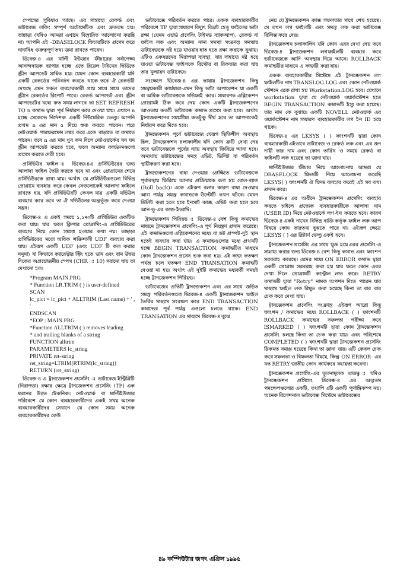স্পেসের সুবিধাও আছে। এর সাহায্যে রেকর্ড এবং ডাটাবেজ লকিং সম্পূর্ণ অটোমেটিক এবং দ্রুততম হয়। তাছাড়া (যদিও আমরা এখানে বিস্তারিত আলোচনা করছি না) আপনি এই -DBASELOCK ফিচারটিতে প্রসেস করে নানাবিধ গুরুত্বপূর্ণ তথ্য জমা রাখতে পারেন।
ডিবেজ-৪ এর মাল্টি ইউজার ফীচারের সর্বাপেক্ষা আনন্দদায়ক ব্যাপার হচ্ছে এতে রিয়েল টাইমের ভিত্তিতে স্ক্রীন আপডেট সাধিত হয়। যেমন কোন ব্যবহারকারী যদি একটি রেকর্ডের পরিবর্তন করতে থাকে তবে ঐ রেকর্ডটি দেখছে এমন সকল ব্যবহারকারী প্রায় সাথে সাথে তাদের স্ক্রীনে রেকর্ডের রিপোর্ট পাবে। রেকর্ড আপডেট এবং স্ক্রীন আপডেটের মধ্যে কত সময় লাগবে তা SET REFRESH TO n কমান্ড দ্বারা পূর্ব নির্ধারণ করে দেওয়া যায়। এখানে n হচ্ছে সেকেন্ডে নির্দেশক একটি নিউমেরিক ভেল্যু। আপনি প্রথম n এর মান ৫ দিয়ে শুরু করতে পারেন। পরে নেটওয়ার্ক পারফরমেন্স লক্ষ্য করে একে বাড়াতে বা কমাতে পারেন। তবে n এর মান খুব কম দিলে নেটওয়ার্কের ঘন ঘন স্ক্রীন আপডেট করতে হবে, ফলে অন্যান্য কার্যক্রমগুলো প্রসেস করতে দেরী হবে।
প্রসিডিউর ফাইল ঃ ডিবেজ-৪এ প্রসিডিউরের জন্য আলাদা ফাইল তৈরি করতে হবে না এবং প্রোগ্রামের শেষে প্রসিডিউরকে রাখা যায়। অর্থাৎ যে প্রসিডিউরগুলো বিভিন্ন প্রোগ্রামে ব্যবহার করে কেবল সেগুলোকেই আলাদা ফাইলে রাখতে হয়, যদি প্রসিডিউরটি কেবল মাত্র একটি মডিউল ব্যবহার করে তবে তা ঐ মডিউলের অন্তর্ভুক্ত করে দেওয়া সম্ভব।
ডিবেজ-৪ এ একই সময়ে ১,১৭০টি প্রসিডিউর একটিভ করা যায়। যার ফলে ক্লিপার প্রোগ্রামিং-এ প্রসিডিউরের ব্যবহার নিয়ে কোন সমস্যা হওয়ার কথা নয়। তাছাড়া প্রসিডিউরের মতো অধিক শক্তিশালী UDF ব্যবহার করা যায়। এইরূপ একটি UDF (এবং UDF টি কল করার নমুনা) যা কিভাবে ক্যারেক্টার স্ট্রিং হতে ডান এবং বাম উভয় দিকের অপ্রয়োজনীয় স্পেস (CHR ঃ 10) সরানো যায় তা দেখানো হল।
*Program MAIN.PRG
* Function LR.TRIM ( ) is user-defined
SCAN
lc_pict = lc_pict + ALLTRIM (Last name) + ' , '
ENDSCAN
*EOP : MAIN.PRG
*Function ALLTRIM ( ) removes leading
* and trailing blanks of a string
FUNCTION alltrim
PARAMETERS lc_string
PRIVATE ret-string
ret_string=LTRIM(RTRIM(lc_string))
RETURN (ret_string)
ডিবেজ-৪ এ ট্রানজেকশন প্রসেসিং ঃ ডাটাবেজ ইন্ট্রিগ্রিটি (নিরাপত্তা) রক্ষার ক্ষেত্রে ট্রানজেকশন প্রসেসিং (TP) এক ধরনের উন্নত টেকনিক। নেটওয়ার্ক বা মাল্টিইউজার পরিবেশে যে কোন ব্যবহারকারীদের একই সময় অনেক ব্যবহারকারীদের সেখানে যে কোন সময় অনেক ব্যবহারকারীদের কেউ
ডাটাবেজে পরিবর্তন করতে পারে। একক ব্যবহারকারীর পরিবেশে TP দ্বারা সাধারণ বিদ্যুৎ বিভ্রাট হেতু ফাইলের ডাটা রক্ষা (যেমন ওয়ার্ড প্রসেসিং টাইমড ব্যাকআপ), রেকর্ড বা ফাইল লক এবং অন্যান্য নানা সমস্যা সংক্রান্ত সমস্যায় ডাটাবেজকে নষ্ট হয়ে যাওয়ার হাত হতে রক্ষা করাকে বুঝায়। এটিও একধরনের নিরাপত্তা ব্যবস্থা, যার সাহায্যে নষ্ট হয়ে যাওয়া ডাটাবেজ ফাইলকে রিস্টোর বা রিকভার করা যায় তার মূল্যায়ন ডাটাবেজ।
সংক্ষেপে ডিবেজ-৪ এর ভাষায় ট্রানজেকশন কিছু সমন্বয়কারী কার্যধারা-এমন কিছু ডাটা অপারেশন যা একটি বা অধিক ডাটাবেজকে মডিফাই করে। সাধারণত এপ্লিকেশন প্রোগ্রামই ঠিক করে দেয় কোন একটি ট্রানজেকশনের আওতায় কতটি ডাটাবেজ কমান্ড প্রসেস করা হবে। অর্থাৎ ট্রানজেকশনের সময়সীমা কতটুকু দীর্ঘ হবে তা আপনাকেই নির্ধারণ করে দিতে হবে।
ট্রানজেকশন পূর্বে ডাটাবেজে যেরূপ স্থিতিশীল অবস্থায় ছিল, ট্রানজেকশন চলাকালীন যদি কোন ত্রুটি দেখা দেয় তবে ডাটাবেজকে পূর্বের ন্যায় অবস্থায় ফিরিয়ে আনা হবে। অন্যথায় ডাটাবেজের সমস্ত এডিট, ডিলিট বা পরিবর্তন স্থায়ীকরণ করা হবে।
ট্রানজেকশনের বাধা দেওয়ার প্রেক্ষিতে ডাটাবেজকে পূর্বাবস্থায় ফিরিয়ে আনার প্রক্রিয়াকে বলা হয় রোল-ব্যাক (Roll back)। একে এইরূপ বলার কারণ বাধা দেওয়ার আগ পর্যন্ত সমস্ত কমান্ডকে উল্টোটি তখন ঘটবে। যেমন ডিলিট করা হলে হবে ইনসার্ট কাজ, এডিট করা হলে হবে আন-ডু-এর কাজ-ইত্যাদি।
ট্রানজেকশন পিরিয়ড ঃ ডিবেজ-৪ বেশ কিছু কমান্ডের মাধ্যমে ট্রানজেকশন প্রসেসিং-এ পূর্ণ নিয়ন্ত্রণ প্রদান করেছে। এই কমান্ডগুলো এপ্লিকেশনের মধ্যে বা ডট প্রম্পট-দুই স্থান হতেই ব্যবহার করা যায়। এ কমান্ডগুলোর মধ্যে প্রথমটি হচ্ছে BEGIN TRANSACTION. কমান্ডটির মাধ্যমে কোন ট্রানজেকশন প্রসেস শুরু করা হয়। এই কাজ ততক্ষণ পর্যন্ত চলে যতক্ষণ END TRANSATION কমান্ডটি দেওয়া না হয়। অর্থাৎ এই দুইটি কমান্ডের মধ্যবর্তী সময়ই হচ্ছে ট্রানজেকশন পিরিয়ড।
ডাটাবেজের প্রতিটি ট্রানজেকশন এবং এর সাথে জড়িত সমস্ত পরিবর্তনগুলো ডিবেজ-৪ একটি ট্রানজেকশন ফাইল তৈরির মাধ্যমে সংরক্ষণ করে END TRANSACTION কমান্ডের পূর্ব পর্যন্ত এগুলো চলতে থাকে। END TRANSATION এর মাধ্যমে ডিবেজ-৪ বুঝে
নেয় যে ট্রানজেকশন কাজ সফলতার সাথে শেষ হয়েছে। সে তখন লগ ফাইলটি এবং সমস্ত লক করা ডাটাবেজ রিলিজ করে দেয়।
ট্রানজেকশন চলাকালিন যদি কোন এরর দেখা দেয় তবে ডিবেজ-৪ ট্রানজেকশন লগফাইলটি ব্যবহার করে ডাটাবেজকে আদি অবস্থায় নিয়ে আসে। ROLLBACK কমান্ডটির মাধ্যমে এ কাজটি করা যায়।
একক ব্যবহারকারীর সিস্টেমে এই ট্রানজেকশন লগ ফাইলটির নাম TRANSLOG.LOG এবং কোন নেটওয়ার্ক স্টেশনে একে রাখা হয় Workstation.LOG হবে। যেখানে workstation দ্বারা যে নেটওয়ার্ক ওয়ার্কস্টেশন হতে BEGIN TRANSACTION কমান্ডটি ইস্যু করা হয়েছে। তার নাম কে বুঝায়। একটি NOVELL নেটওয়ার্ক এর ওয়ার্কস্টেশন নাম সাধারণ ব্যবহারকারীর লগ ইন ID হয়ে থাকে।
ডিবেজ-৪ এর LKSYS ( ) ফাংশনটি দ্বারা কোন ব্যবহারকারী এইভাবে ডাটাবেজ ও রেকর্ড লক এবং এর জন দায়ী তার নাম এবং কোন তারিখ ও সময়ে রেকর্ড বা ফাইলটি লক হয়েছে তা জানা যায়।
মাল্টিইউজার ফীচার নিয়ে আলোচনায় আমরা যে DBASELOCK ফিল্ডটি নিয়ে আলোচনা করেছি LKSYS( ) ফাংশনটি ঐ ফিল্ড ব্যবহার করেই এই সব তথ্য প্রদান করে।
ডিবেজ-৪ এর অধীনে ট্রানজেকশন প্রসেসিং ব্যবহার করতে চাইলে প্রত্যেক ব্যবহারকারীকে আলাদা নাম (USER ID) নিয়ে নেটওয়ার্কে লগ-ইন করতে হবে। কারণ ডিবেজ-৪ একই নামের বিভিন্ন ব্যক্তি কর্তৃক ফাইল লক-আপ বিষয়ে কোন তারতম্য বুঝতে পারে না। এইরূপ ক্ষেত্রে LKSYS ( ) এর রিটার্ণ ভেল্যু একই হবে।
ট্রানজেকশন প্রসেসিং এর সাথে যুক্ত হয়ে এরর প্রসেসিং-এ সাহায্য করার জন্য ডিবেজ-৪ বেশ কিছু কমান্ড এবং ফাংশন সরবরাহ করেছে। এদের মধ্যে ON ERROR কমান্ড দ্বারা একটি প্রোগ্রাম সরবরাহ করা হয় যার ফলে কোন এরর দেখা দিলে প্রোগ্রামটি কন্ট্রোল লাভ করে। RETRY কমান্ডটি দ্বারা "Retry" নামক অপশন দিতে পারেন যার মাধ্যমে ফাইল লক রিমুভ করা হয়েছে কিনা তা বার বার চেক করে দেখা যায়।
ট্রানজেকশন প্রসেসিং সংক্রান্ত এইরূপ আরো কিছু ফাংশন / কমান্ডের মধ্যে ROLLBACK ( ) ফাংশনটি ROLLBACK কমান্ডের সফলতা পরীক্ষা করে ISMARKED ( ) ফাংশনটি দ্বারা কোন ট্রানজেকশন প্রসেসিং চলছে কিনা তা চেক করা যায়। এবং পরিশেষে COMPLETED ( ) ফাংশনটি দ্বারা ট্রানজেকশন প্রসেসিং ঠিকমত সমাপ্ত হয়েছে কিনা তা জানা যায়। এটি কেবল চেক করে সফলতা ও বিফলতা বিষয়ে, কিন্তু ON ERROR- এর মত RETRY জাতীয় কোন কার্যকরে সহায়তা করেনা।
ট্রানজেকশন প্রসেসিং-এর তুলনামূলক তাত্তত্ত্ব ঃ যদিও ট্রানজেকশন প্রসিসেং ডিবেজ-৪ এর অন্ততম পদক্ষেপগুলোর একটি, তথাপি এটি একটি পূর্ণাঙ্গিকম্প নয়। অনেক রিলেশনাল ডাটাবেজ সিস্টেমে ডাটাবেজের
৪৯ কম্পিউটার জগৎ এপ্রিল ১৯৯৫